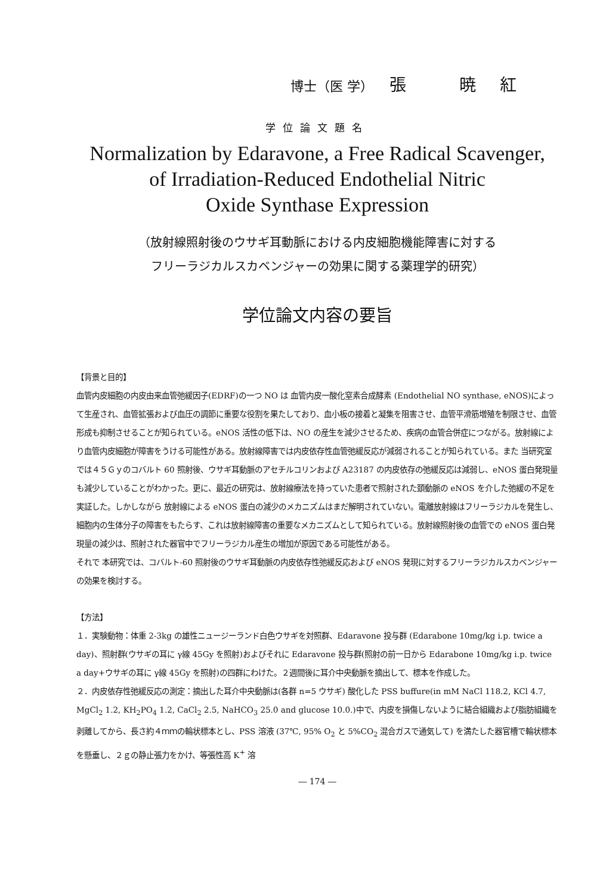博士（医 学） 張 暁紅
学位論文題名
Normalization by Edaravone, a Free Radical Scavenger,
of Irradiation-Reduced Endothelial Nitric
Oxide Synthase Expression
（放射線照射後のウサギ耳動脈における内皮細胞機能障害に対する
フリーラジカルスカベンジャーの効果に関する薬理学的研究）
学位論文内容の要旨
【背景と目的】
血管内皮細胞の内皮由来血管弛緩因子(EDRF)の一つ NO は 血管内皮一酸化窒素合成酵素 (Endothelial NO synthase, eNOS)によって生産され、血管拡張および血圧の調節に重要な役割を果たしており、血小板の接着と凝集を阻害させ、血管平滑筋増殖を制限させ、血管形成も抑制させることが知られている。eNOS 活性の低下は、NO の産生を減少させるため、疾病の血管合併症につながる。放射線により血管内皮細胞が障害をうける可能性がある。放射線障害では内皮依存性血管弛緩反応が減弱されることが知られている。また 当研究室では４５Ｇｙのコバルト 60 照射後、ウサギ耳動脈のアセチルコリンおよび A23187 の内皮依存の弛緩反応は減弱し、eNOS 蛋白発現量も減少していることがわかった。更に、最近の研究は、放射線療法を持っていた患者で照射された頚動脈の eNOS を介した弛緩の不足を実証した。しかしながら 放射線による eNOS 蛋白の減少のメカニズムはまだ解明されていない。電離放射線はフリーラジカルを発生し、細胞内の生体分子の障害をもたらす、これは放射線障害の重要なメカニズムとして知られている。放射線照射後の血管での eNOS 蛋白発現量の減少は、照射された器官中でフリーラジカル産生の増加が原因である可能性がある。
それで 本研究では、コバルト-60 照射後のウサギ耳動脈の内皮依存性弛緩反応および eNOS 発現に対するフリーラジカルスカベンジャーの効果を検討する。
【方法】
１．実験動物：体重 2-3kg の雄性ニュージーランド白色ウサギを対照群、Edaravone 投与群 (Edarabone 10mg/kg i.p. twice a day)、照射群(ウサギの耳に γ線 45Gy を照射)およびそれに Edaravone 投与群(照射の前一日から Edarabone 10mg/kg i.p. twice a day+ウサギの耳に γ線 45Gy を照射)の四群にわけた。２週間後に耳介中央動脈を摘出して、標本を作成した。
２．内皮依存性弛緩反応の測定：摘出した耳介中央動脈は(各群 n=5 ウサギ) 酸化した PSS buffure(in mM NaCl 118.2, KCl 4.7, MgCl<sub>2</sub> 1.2, KH<sub>2</sub>PO<sub>4</sub> 1.2, CaCl<sub>2</sub> 2.5, NaHCO<sub>3</sub> 25.0 and glucose 10.0.)中で、内皮を損傷しないように結合組織および脂肪組織を剥離してから、長さ約４ｍｍの輪状標本とし、PSS 溶液 (37℃, 95% O<sub>2</sub> と 5%CO<sub>2</sub> 混合ガスで通気して) を満たした器官槽で輪状標本を懸垂し、２ｇの静止張力をかけ、等張性高 K<sup>+</sup> 溶
― 174 ―